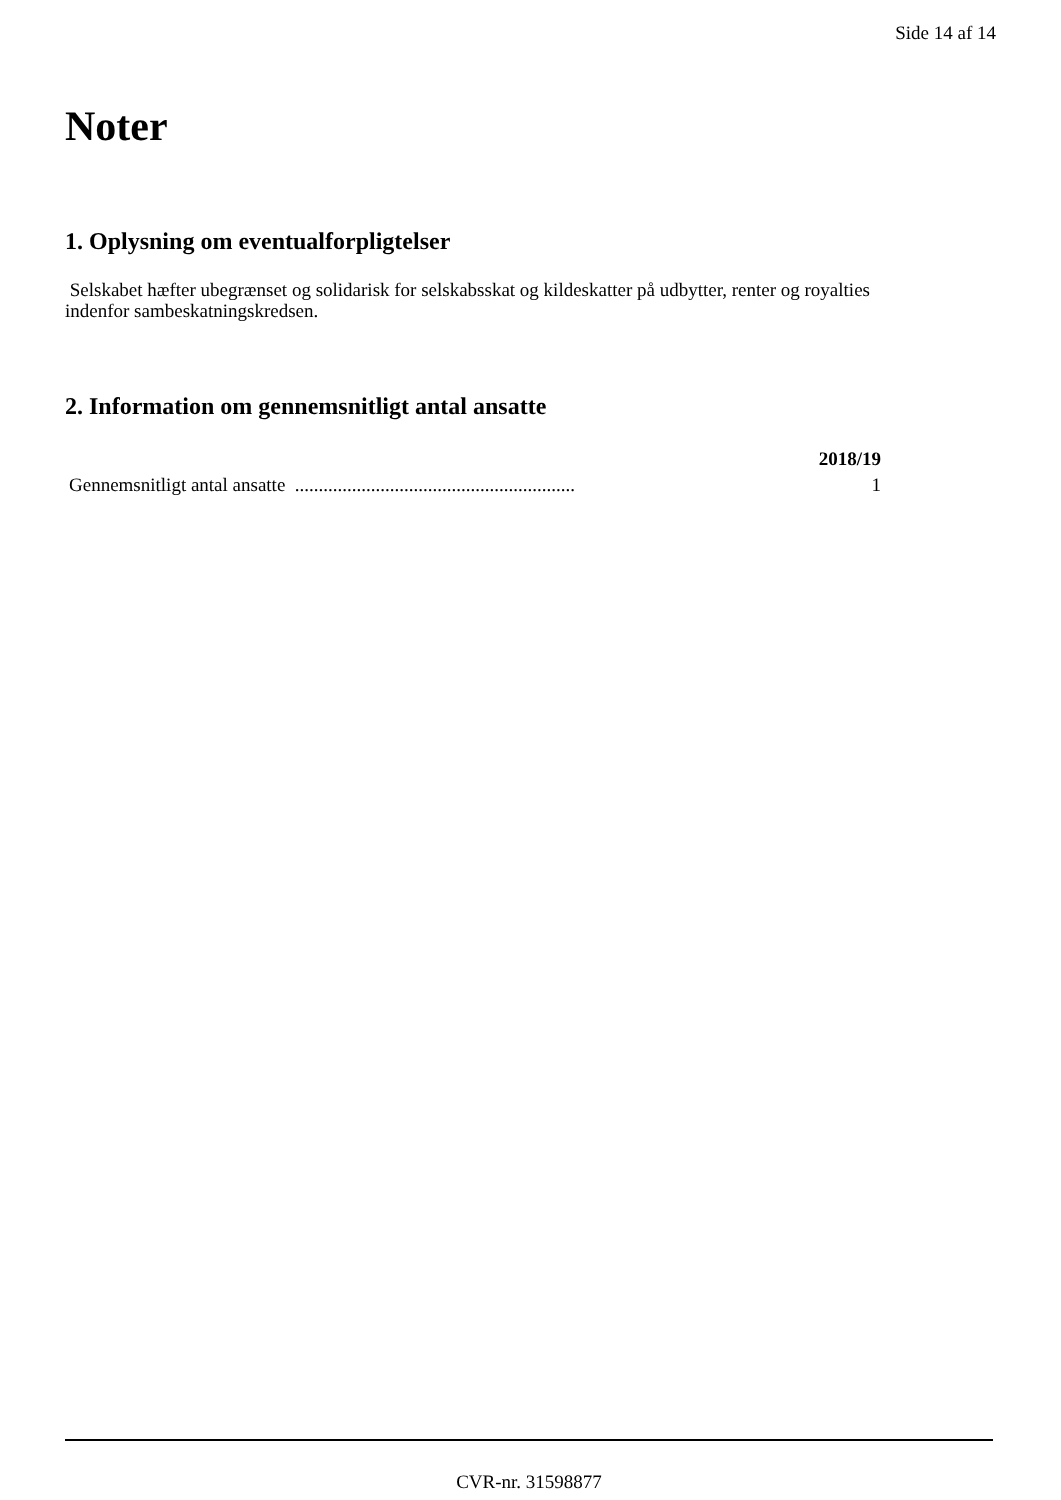Side 14 af 14
Noter
1. Oplysning om eventualforpligtelser
Selskabet hæfter ubegrænset og solidarisk for selskabsskat og kildeskatter på udbytter, renter og royalties indenfor sambeskatningskredsen.
2. Information om gennemsnitligt antal ansatte
| | 2018/19 |
| --- | --- |
| Gennemsnitligt antal ansatte ........................................................... | 1 |
CVR-nr. 31598877